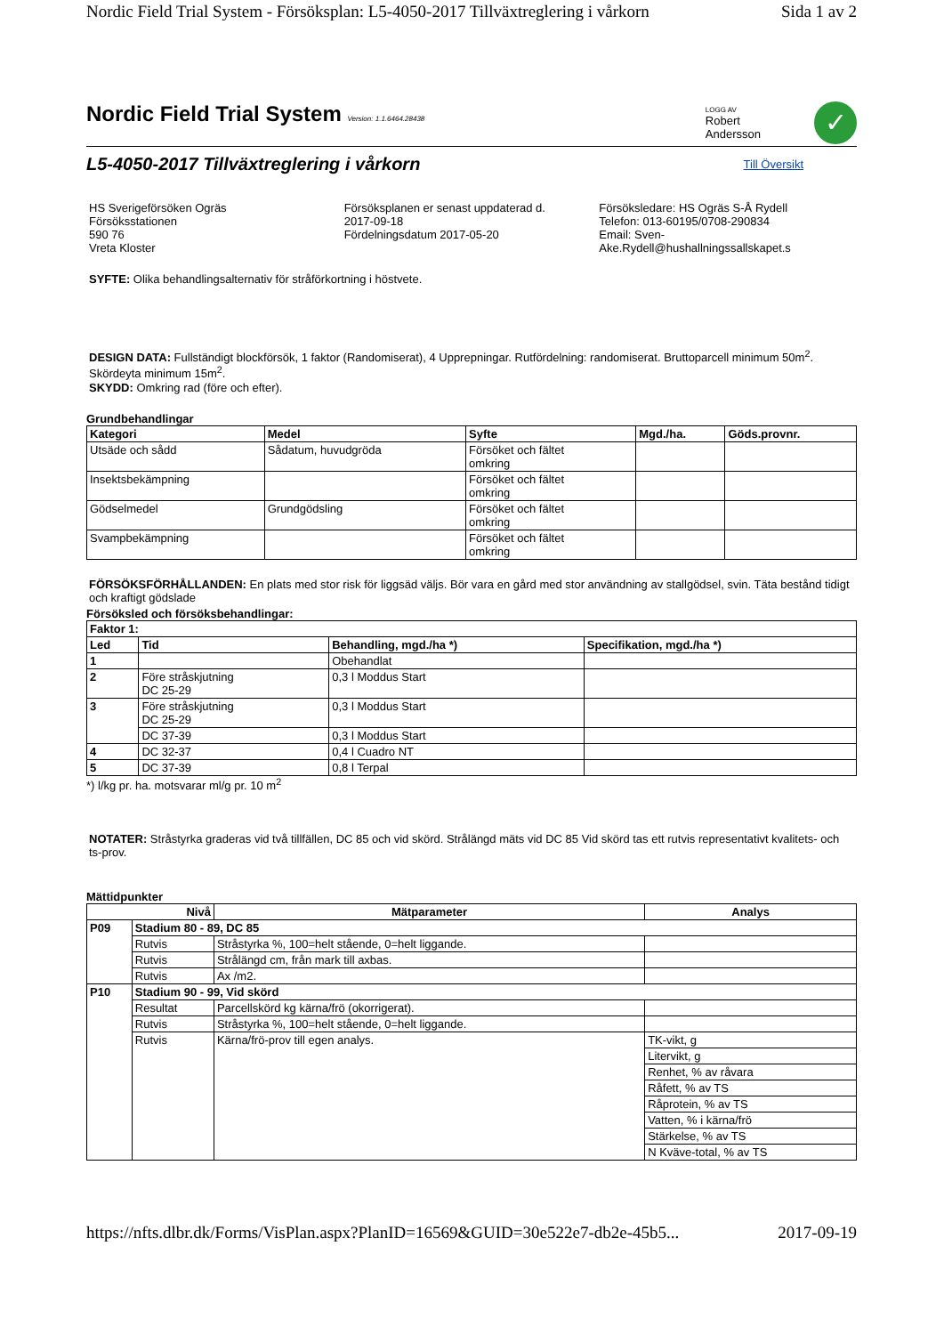Nordic Field Trial System - Försöksplan: L5-4050-2017 Tillväxtreglering i vårkorn Sida 1 av 2
Nordic Field Trial System Version: 1.1.6464.28438
LOGG AV
Robert
Andersson
✓
L5-4050-2017 Tillväxtreglering i vårkorn
Till Översikt
HS Sverigeförsöken Ogräs
Försöksstationen
590 76
Vreta Kloster
Försöksplanen er senast uppdaterad d.
2017-09-18
Fördelningsdatum 2017-05-20
Försöksledare: HS Ogräs S-Å Rydell
Telefon: 013-60195/0708-290834
Email: Sven-
Ake.Rydell@hushallningssallskapet.s
SYFTE: Olika behandlingsalternativ för stråförkortning i höstvete.
DESIGN DATA: Fullständigt blockförsök, 1 faktor (Randomiserat), 4 Upprepningar. Rutfördelning: randomiserat. Bruttoparcell minimum 50m<sup>2</sup>. Skördeyta minimum 15m<sup>2</sup>.
SKYDD: Omkring rad (före och efter).
Grundbehandlingar
| Kategori | Medel | Syfte | Mgd./ha. | Göds.provnr. |
| --- | --- | --- | --- | --- |
| Utsäde och sådd | Sådatum, huvudgröda | Försöket och fältet omkring | | |
| Insektsbekämpning | | Försöket och fältet omkring | | |
| Gödselmedel | Grundgödsling | Försöket och fältet omkring | | |
| Svampbekämpning | | Försöket och fältet omkring | | |
FÖRSÖKSFÖRHÅLLANDEN: En plats med stor risk för liggsäd väljs. Bör vara en gård med stor användning av stallgödsel, svin. Täta bestånd tidigt och kraftigt gödslade
Försöksled och försöksbehandlingar:
| Faktor 1: | | | |
| --- | --- | --- | --- |
| Led | Tid | Behandling, mgd./ha *) | Specifikation, mgd./ha *) |
| 1 | | Obehandlat | |
| 2 | Före stråskjutning DC 25-29 | 0,3 l Moddus Start | |
| 3 | Före stråskjutning DC 25-29 | 0,3 l Moddus Start | |
| | DC 37-39 | 0,3 l Moddus Start | |
| 4 | DC 32-37 | 0,4 l Cuadro NT | |
| 5 | DC 37-39 | 0,8 l Terpal | |
*) l/kg pr. ha. motsvarar ml/g pr. 10 m<sup>2</sup>
NOTATER: Stråstyrka graderas vid två tillfällen, DC 85 och vid skörd. Strålängd mäts vid DC 85 Vid skörd tas ett rutvis representativt kvalitets- och ts-prov.
Mättidpunkter
| Nivå | | Mätparameter | Analys |
| --- | --- | --- | --- |
| P09 | Stadium 80 - 89, DC 85 | | |
| | Rutvis | Stråstyrka %, 100=helt stående, 0=helt liggande. | |
| | Rutvis | Strålängd cm, från mark till axbas. | |
| | Rutvis | Ax /m2. | |
| P10 | Stadium 90 - 99, Vid skörd | | |
| | Resultat | Parcellskörd kg kärna/frö (okorrigerat). | |
| | Rutvis | Stråstyrka %, 100=helt stående, 0=helt liggande. | |
| | Rutvis | Kärna/frö-prov till egen analys. | TK-vikt, g |
| | | | Litervikt, g |
| | | | Renhet, % av råvara |
| | | | Råfett, % av TS |
| | | | Råprotein, % av TS |
| | | | Vatten, % i kärna/frö |
| | | | Stärkelse, % av TS |
| | | | N Kväve-total, % av TS |
https://nfts.dlbr.dk/Forms/VisPlan.aspx?PlanID=16569&GUID=30e522e7-db2e-45b5... 2017-09-19